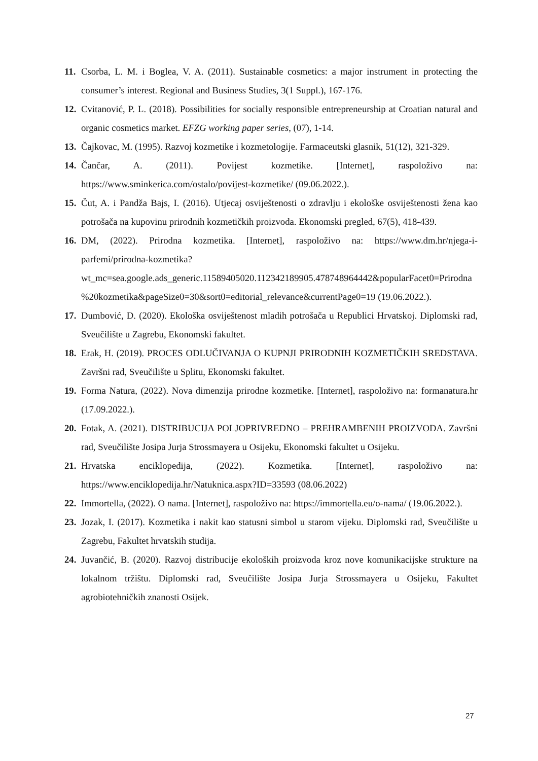11. Csorba, L. M. i Boglea, V. A. (2011). Sustainable cosmetics: a major instrument in protecting the consumer’s interest. Regional and Business Studies, 3(1 Suppl.), 167-176.
12. Cvitanović, P. L. (2018). Possibilities for socially responsible entrepreneurship at Croatian natural and organic cosmetics market. EFZG working paper series, (07), 1-14.
13. Čajkovac, M. (1995). Razvoj kozmetike i kozmetologije. Farmaceutski glasnik, 51(12), 321-329.
14. Čančar, A. (2011). Povijest kozmetike. [Internet], raspoloživo na: https://www.sminkerica.com/ostalo/povijest-kozmetike/ (09.06.2022.).
15. Čut, A. i Pandža Bajs, I. (2016). Utjecaj osviještenosti o zdravlju i ekološke osviještenosti žena kao potrošača na kupovinu prirodnih kozmetičkih proizvoda. Ekonomski pregled, 67(5), 418-439.
16. DM, (2022). Prirodna kozmetika. [Internet], raspoloživo na: https://www.dm.hr/njega-i-parfemi/prirodna-kozmetika?wt_mc=sea.google.ads_generic.11589405020.112342189905.478748964442&popularFacet0=Prirodna%20kozmetika&pageSize0=30&sort0=editorial_relevance&currentPage0=19 (19.06.2022.).
17. Dumbović, D. (2020). Ekološka osviještenost mladih potrošača u Republici Hrvatskoj. Diplomski rad, Sveučilište u Zagrebu, Ekonomski fakultet.
18. Erak, H. (2019). PROCES ODLUČIVANJA O KUPNJI PRIRODNIH KOZMETIČKIH SREDSTAVA. Završni rad, Sveučilište u Splitu, Ekonomski fakultet.
19. Forma Natura, (2022). Nova dimenzija prirodne kozmetike. [Internet], raspoloživo na: formanatura.hr (17.09.2022.).
20. Fotak, A. (2021). DISTRIBUCIJA POLJOPRIVREDNO – PREHRAMBENIH PROIZVODA. Završni rad, Sveučilište Josipa Jurja Strossmayera u Osijeku, Ekonomski fakultet u Osijeku.
21. Hrvatska enciklopedija, (2022). Kozmetika. [Internet], raspoloživo na: https://www.enciklopedija.hr/Natuknica.aspx?ID=33593 (08.06.2022)
22. Immortella, (2022). O nama. [Internet], raspoloživo na: https://immortella.eu/o-nama/ (19.06.2022.).
23. Jozak, I. (2017). Kozmetika i nakit kao statusni simbol u starom vijeku. Diplomski rad, Sveučilište u Zagrebu, Fakultet hrvatskih studija.
24. Juvančić, B. (2020). Razvoj distribucije ekoloških proizvoda kroz nove komunikacijske strukture na lokalnom tržištu. Diplomski rad, Sveučilište Josipa Jurja Strossmayera u Osijeku, Fakultet agrobiotehničkih znanosti Osijek.
27